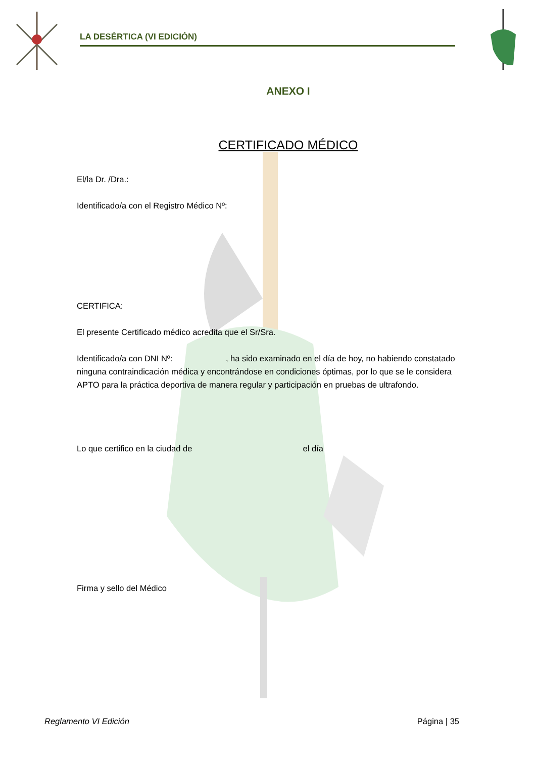LA DESÉRTICA (VI EDICIÓN)
ANEXO I
CERTIFICADO MÉDICO
El/la Dr. /Dra.:
Identificado/a con el Registro Médico Nº:
CERTIFICA:
El presente Certificado médico acredita que el Sr/Sra.
Identificado/a con DNI Nº: , ha sido examinado en el día de hoy, no habiendo constatado ninguna contraindicación médica y encontrándose en condiciones óptimas, por lo que se le considera APTO para la práctica deportiva de manera regular y participación en pruebas de ultrafondo.
Lo que certifico en la ciudad de el día
Firma y sello del Médico
Reglamento VI Edición Página | 35